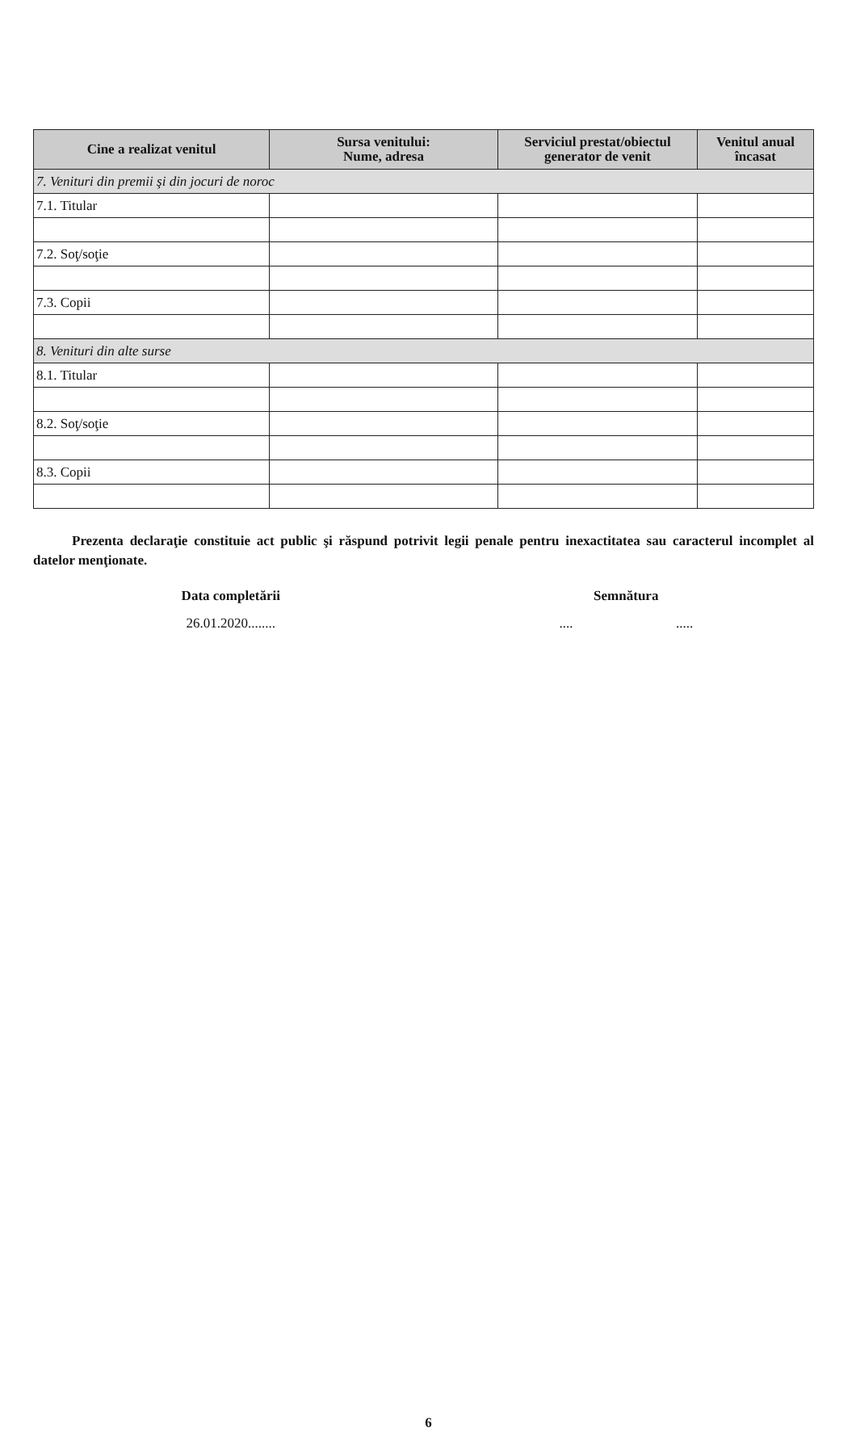| Cine a realizat venitul | Sursa venitului: Nume, adresa | Serviciul prestat/obiectul generator de venit | Venitul anual încasat |
| --- | --- | --- | --- |
| 7. Venituri din premii şi din jocuri de noroc | | | |
| 7.1. Titular | | | |
| 7.2. Soţ/soţie | | | |
| 7.3. Copii | | | |
| 8. Venituri din alte surse | | | |
| 8.1. Titular | | | |
| 8.2. Soţ/soţie | | | |
| 8.3. Copii | | | |
Prezenta declaraţie constituie act public şi răspund potrivit legii penale pentru inexactitatea sau caracterul incomplet al datelor menţionate.
Data completării Semnătura
26.01.2020........ .... .....
6